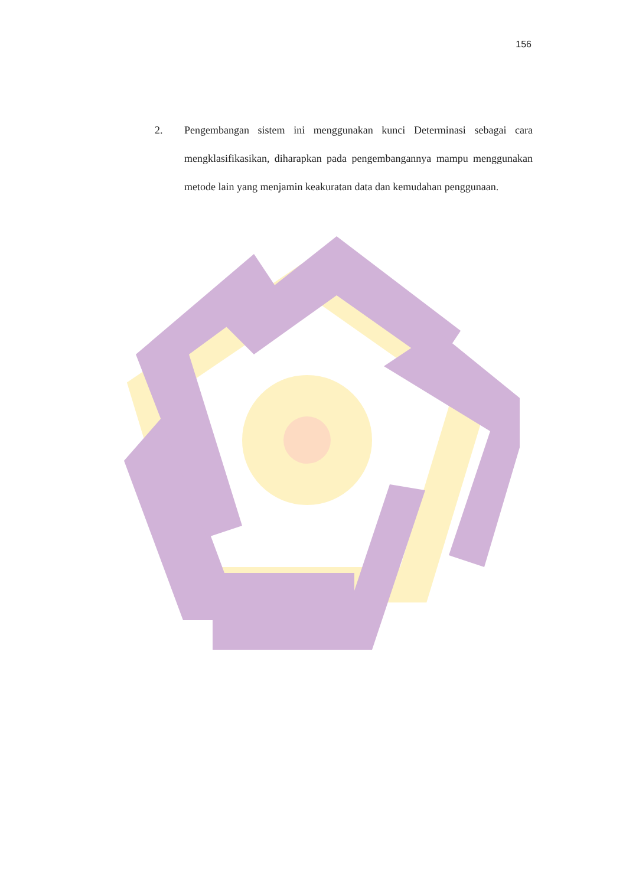156
2. Pengembangan sistem ini menggunakan kunci Determinasi sebagai cara mengklasifikasikan, diharapkan pada pengembangannya mampu menggunakan metode lain yang menjamin keakuratan data dan kemudahan penggunaan.